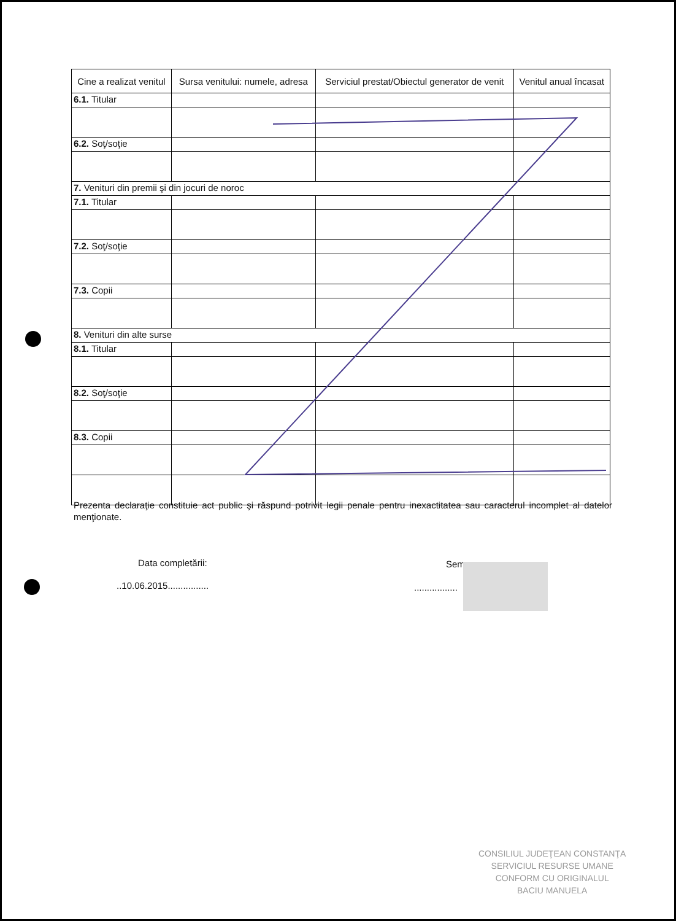| Cine a realizat venitul | Sursa venitului: numele, adresa | Serviciul prestat/Obiectul generator de venit | Venitul anual încasat |
| --- | --- | --- | --- |
| 6.1. Titular | | | |
| 6.2. Soţ/soţie | | | |
| 7. Venituri din premii şi din jocuri de noroc | | | |
| 7.1. Titular | | | |
| 7.2. Soţ/soţie | | | |
| 7.3. Copii | | | |
| 8. Venituri din alte surse | | | |
| 8.1. Titular | | | |
| 8.2. Soţ/soţie | | | |
| 8.3. Copii | | | |
Prezenta declaraţie constituie act public şi răspund potrivit legii penale pentru inexactitatea sau caracterul incomplet al datelor menţionate.
Data completării:
..10.06.2015................
Sem
.................
CONSILIUL JUDEŢEAN CONSTANŢA
SERVICIUL RESURSE UMANE
CONFORM CU ORIGINALUL
BACIU MANUELA